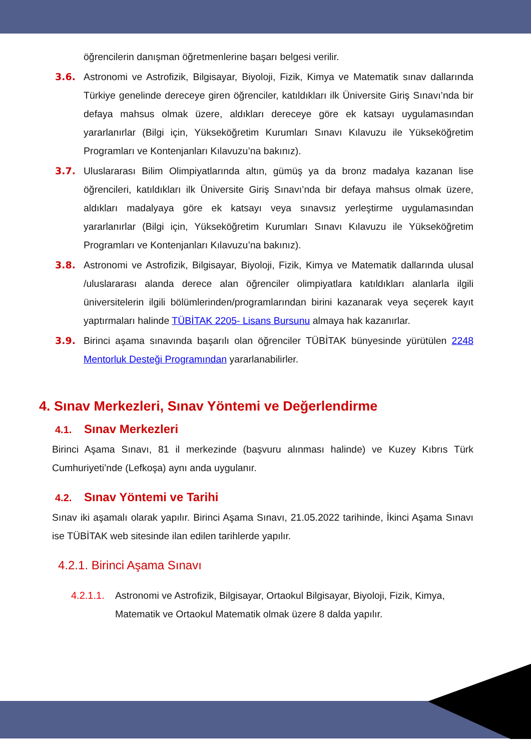öğrencilerin danışman öğretmenlerine başarı belgesi verilir.
3.6. Astronomi ve Astrofizik, Bilgisayar, Biyoloji, Fizik, Kimya ve Matematik sınav dallarında Türkiye genelinde dereceye giren öğrenciler, katıldıkları ilk Üniversite Giriş Sınavı’nda bir defaya mahsus olmak üzere, aldıkları dereceye göre ek katsayı uygulamasından yararlanırlar (Bilgi için, Yükseköğretim Kurumları Sınavı Kılavuzu ile Yükseköğretim Programları ve Kontenjanları Kılavuzu’na bakınız).
3.7. Uluslararası Bilim Olimpiyatlarında altın, gümüş ya da bronz madalya kazanan lise öğrencileri, katıldıkları ilk Üniversite Giriş Sınavı’nda bir defaya mahsus olmak üzere, aldıkları madalyaya göre ek katsayı veya sınavsız yerleştirme uygulamasından yararlanırlar (Bilgi için, Yükseköğretim Kurumları Sınavı Kılavuzu ile Yükseköğretim Programları ve Kontenjanları Kılavuzu’na bakınız).
3.8. Astronomi ve Astrofizik, Bilgisayar, Biyoloji, Fizik, Kimya ve Matematik dallarında ulusal /uluslararası alanda derece alan öğrenciler olimpiyatlara katıldıkları alanlarla ilgili üniversitelerin ilgili bölümlerinden/programlarından birini kazanarak veya seçerek kayıt yaptırmaları halinde TÜBİTAK 2205- Lisans Bursunu almaya hak kazanırlar.
3.9. Birinci aşama sınavında başarılı olan öğrenciler TÜBİTAK bünyesinde yürütülen 2248 Mentorluk Desteği Programından yararlanabilirler.
4. Sınav Merkezleri, Sınav Yöntemi ve Değerlendirme
4.1. Sınav Merkezleri
Birinci Aşama Sınavı, 81 il merkezinde (başvuru alınması halinde) ve Kuzey Kıbrıs Türk Cumhuriyeti’nde (Lefkoşa) aynı anda uygulanır.
4.2. Sınav Yöntemi ve Tarihi
Sınav iki aşamalı olarak yapılır. Birinci Aşama Sınavı, 21.05.2022 tarihinde, İkinci Aşama Sınavı ise TÜBİTAK web sitesinde ilan edilen tarihlerde yapılır.
4.2.1. Birinci Aşama Sınavı
4.2.1.1.
Astronomi ve Astrofizik, Bilgisayar, Ortaokul Bilgisayar, Biyoloji, Fizik, Kimya, Matematik ve Ortaokul Matematik olmak üzere 8 dalda yapılır.